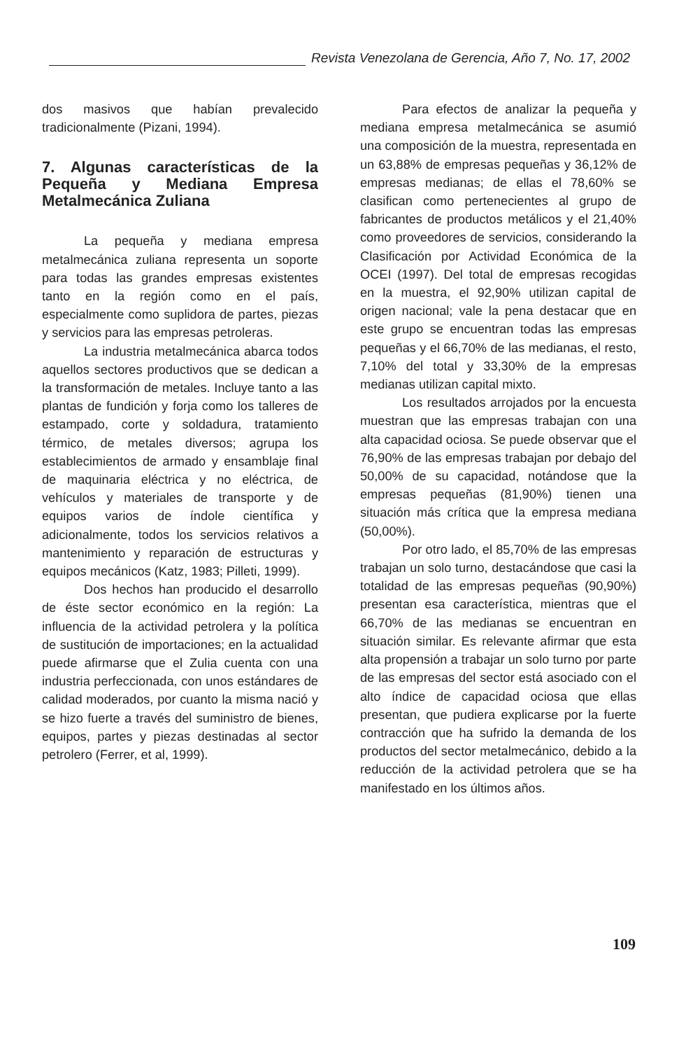Revista Venezolana de Gerencia, Año 7, No. 17, 2002
dos masivos que habían prevalecido tradicionalmente (Pizani, 1994).
7. Algunas características de la Pequeña y Mediana Empresa Metalmecánica Zuliana
La pequeña y mediana empresa metalmecánica zuliana representa un soporte para todas las grandes empresas existentes tanto en la región como en el país, especialmente como suplidora de partes, piezas y servicios para las empresas petroleras.
La industria metalmecánica abarca todos aquellos sectores productivos que se dedican a la transformación de metales. Incluye tanto a las plantas de fundición y forja como los talleres de estampado, corte y soldadura, tratamiento térmico, de metales diversos; agrupa los establecimientos de armado y ensamblaje final de maquinaria eléctrica y no eléctrica, de vehículos y materiales de transporte y de equipos varios de índole científica y adicionalmente, todos los servicios relativos a mantenimiento y reparación de estructuras y equipos mecánicos (Katz, 1983; Pilleti, 1999).
Dos hechos han producido el desarrollo de éste sector económico en la región: La influencia de la actividad petrolera y la política de sustitución de importaciones; en la actualidad puede afirmarse que el Zulia cuenta con una industria perfeccionada, con unos estándares de calidad moderados, por cuanto la misma nació y se hizo fuerte a través del suministro de bienes, equipos, partes y piezas destinadas al sector petrolero (Ferrer, et al, 1999).
Para efectos de analizar la pequeña y mediana empresa metalmecánica se asumió una composición de la muestra, representada en un 63,88% de empresas pequeñas y 36,12% de empresas medianas; de ellas el 78,60% se clasifican como pertenecientes al grupo de fabricantes de productos metálicos y el 21,40% como proveedores de servicios, considerando la Clasificación por Actividad Económica de la OCEI (1997). Del total de empresas recogidas en la muestra, el 92,90% utilizan capital de origen nacional; vale la pena destacar que en este grupo se encuentran todas las empresas pequeñas y el 66,70% de las medianas, el resto, 7,10% del total y 33,30% de la empresas medianas utilizan capital mixto.
Los resultados arrojados por la encuesta muestran que las empresas trabajan con una alta capacidad ociosa. Se puede observar que el 76,90% de las empresas trabajan por debajo del 50,00% de su capacidad, notándose que la empresas pequeñas (81,90%) tienen una situación más crítica que la empresa mediana (50,00%).
Por otro lado, el 85,70% de las empresas trabajan un solo turno, destacándose que casi la totalidad de las empresas pequeñas (90,90%) presentan esa característica, mientras que el 66,70% de las medianas se encuentran en situación similar. Es relevante afirmar que esta alta propensión a trabajar un solo turno por parte de las empresas del sector está asociado con el alto índice de capacidad ociosa que ellas presentan, que pudiera explicarse por la fuerte contracción que ha sufrido la demanda de los productos del sector metalmecánico, debido a la reducción de la actividad petrolera que se ha manifestado en los últimos años.
109